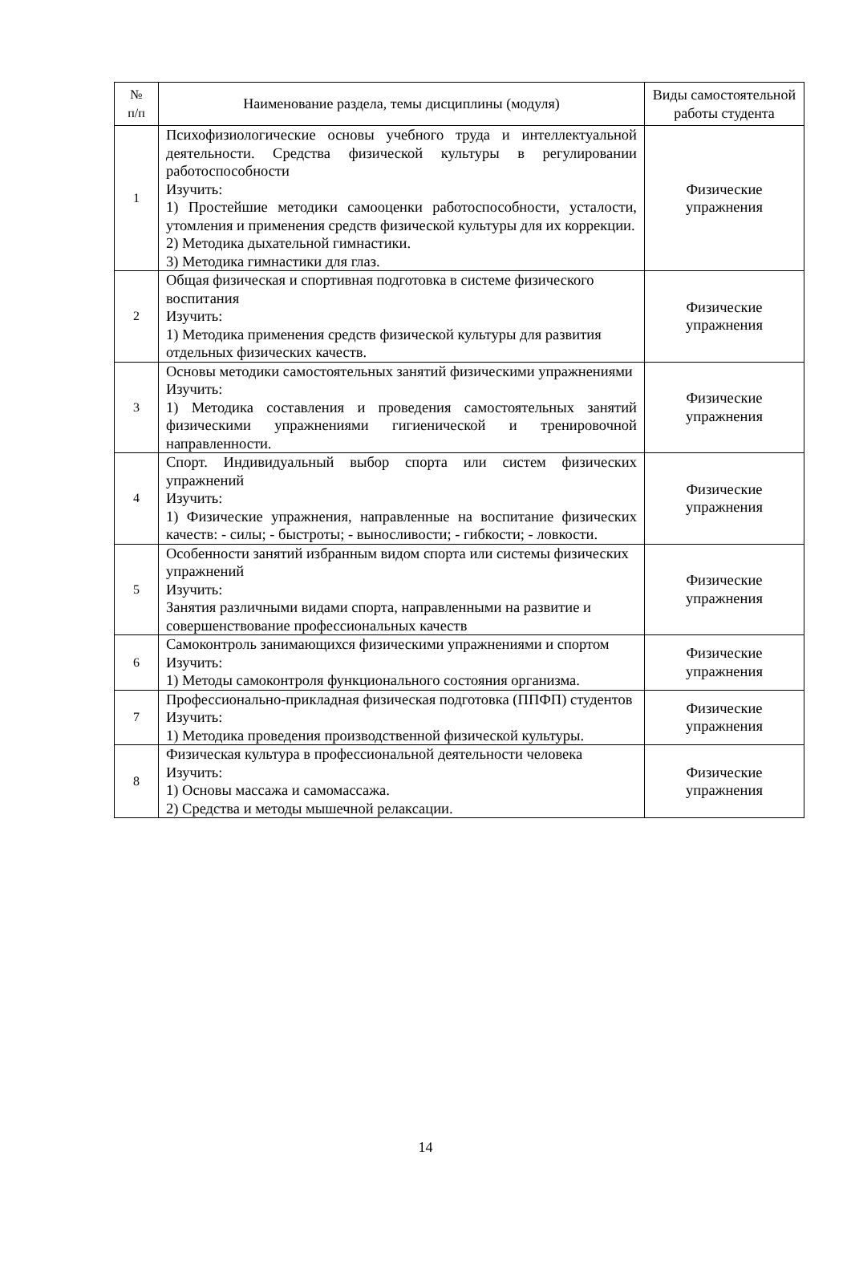| № п/п | Наименование раздела, темы дисциплины (модуля) | Виды самостоятельной работы студента |
| --- | --- | --- |
| 1 | Психофизиологические основы учебного труда и интеллектуальной деятельности. Средства физической культуры в регулировании работоспособности Изучить: 1) Простейшие методики самооценки работоспособности, усталости, утомления и применения средств физической культуры для их коррекции. 2) Методика дыхательной гимнастики. 3) Методика гимнастики для глаз. | Физические упражнения |
| 2 | Общая физическая и спортивная подготовка в системе физического воспитания Изучить: 1) Методика применения средств физической культуры для развития отдельных физических качеств. | Физические упражнения |
| 3 | Основы методики самостоятельных занятий физическими упражнениями Изучить: 1) Методика составления и проведения самостоятельных занятий физическими упражнениями гигиенической и тренировочной направленности. | Физические упражнения |
| 4 | Спорт. Индивидуальный выбор спорта или систем физических упражнений Изучить: 1) Физические упражнения, направленные на воспитание физических качеств: - силы; - быстроты; - выносливости; - гибкости; - ловкости. | Физические упражнения |
| 5 | Особенности занятий избранным видом спорта или системы физических упражнений Изучить: Занятия различными видами спорта, направленными на развитие и совершенствование профессиональных качеств | Физические упражнения |
| 6 | Самоконтроль занимающихся физическими упражнениями и спортом Изучить: 1) Методы самоконтроля функционального состояния организма. | Физические упражнения |
| 7 | Профессионально-прикладная физическая подготовка (ППФП) студентов Изучить: 1) Методика проведения производственной физической культуры. | Физические упражнения |
| 8 | Физическая культура в профессиональной деятельности человека Изучить: 1) Основы массажа и самомассажа. 2) Средства и методы мышечной релаксации. | Физические упражнения |
14